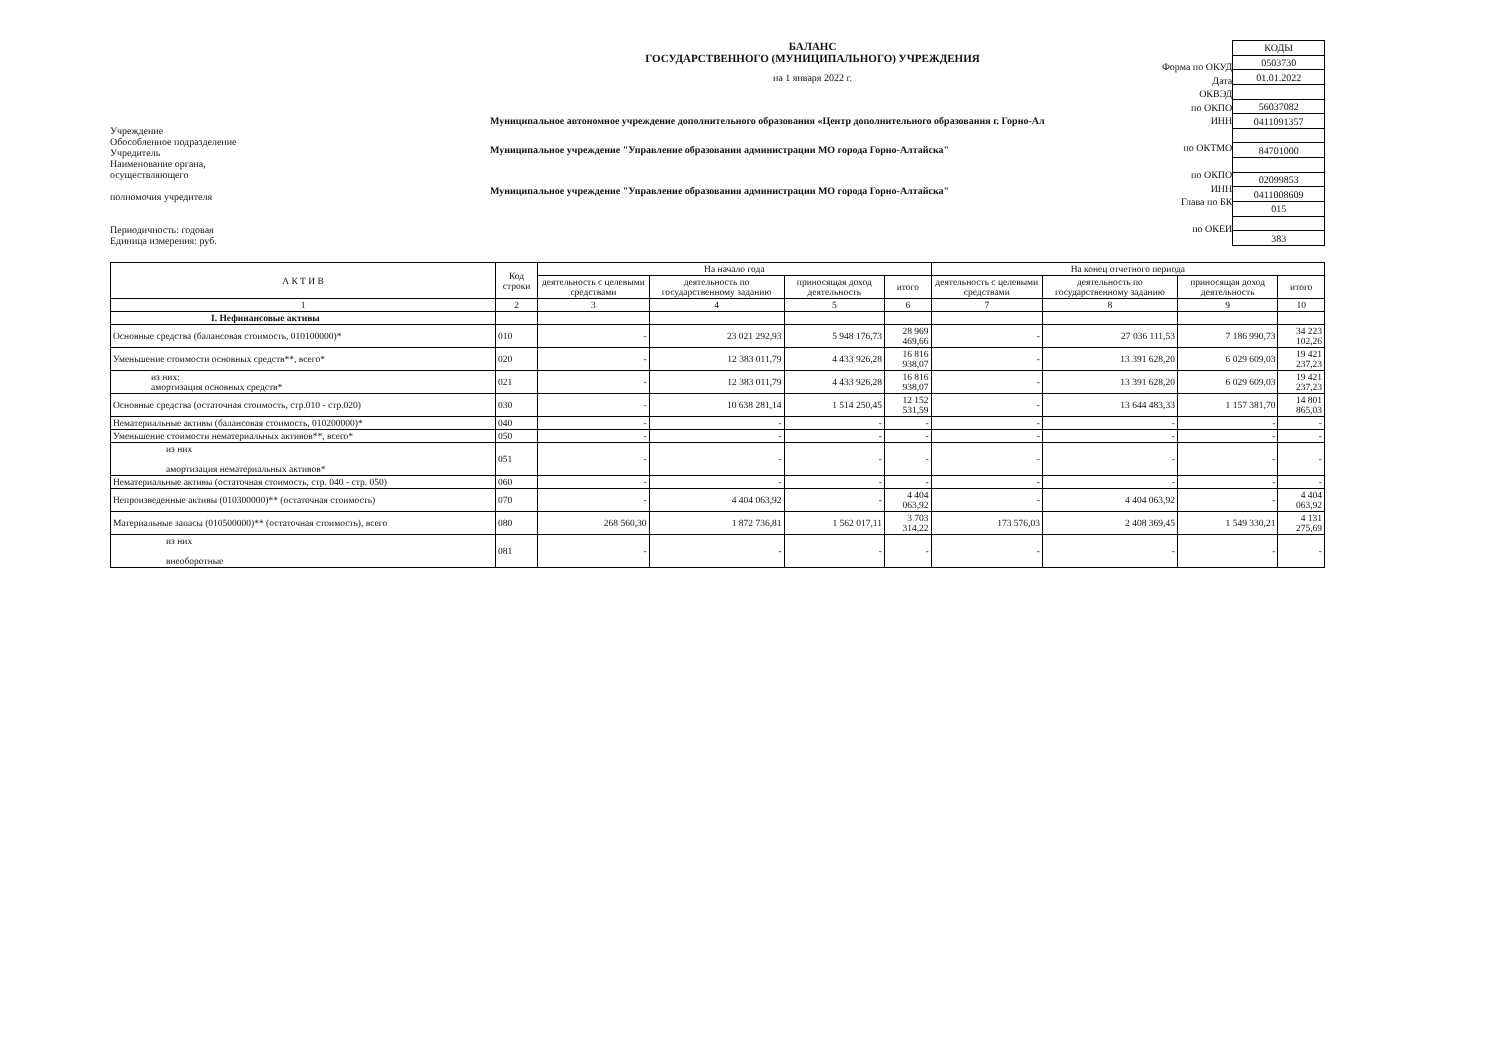Учреждение
Обособленное подразделение
Учредитель
Наименование органа,
осуществляющего
полномочия учредителя
Периодичность: годовая
Единица измерения: руб.
БАЛАНС
ГОСУДАРСТВЕННОГО (МУНИЦИПАЛЬНОГО) УЧРЕЖДЕНИЯ
на 1 января 2022 г.
Муниципальное автономное учреждение дополнительного образования «Центр дополнительного образования г. Горно-Ал
Муниципальное учреждение "Управление образования администрации МО города Горно-Алтайска"
Муниципальное учреждение "Управление образования администрации МО города Горно-Алтайска"
Форма по ОКУД
Дата
ОКВЭД
по ОКПО
ИНН
по ОКТМО
по ОКПО
ИНН
Глава по БК
по ОКЕИ
| КОДЫ |
| 0503730 |
| 01.01.2022 |
| 56037082 |
| 0411091357 |
| 84701000 |
| 02099853 |
| 0411008609 |
| 015 |
| 383 |
| А К Т И В | Код строки | На начало года | | | | На конец отчетного периода | | | |
| --- | --- | --- | --- | --- | --- | --- | --- | --- | --- |
| | | деятельность с целевыми средствами | деятельность по государственному заданию | приносящая доход деятельность | итого | деятельность с целевыми средствами | деятельность по государственному заданию | приносящая доход деятельность | итого |
| 1 | 2 | 3 | 4 | 5 | 6 | 7 | 8 | 9 | 10 |
| I. Нефинансовые активы | | | | | | | | | |
| Основные средства (балансовая стоимость, 010100000)* | 010 | - | 23 021 292,93 | 5 948 176,73 | 28 969 469,66 | - | 27 036 111,53 | 7 186 990,73 | 34 223 102,26 |
| Уменьшение стоимости основных средств**, всего* | 020 | - | 12 383 011,79 | 4 433 926,28 | 16 816 938,07 | - | 13 391 628,20 | 6 029 609,03 | 19 421 237,23 |
| из них: амортизация основных средств* | 021 | - | 12 383 011,79 | 4 433 926,28 | 16 816 938,07 | - | 13 391 628,20 | 6 029 609,03 | 19 421 237,23 |
| Основные средства (остаточная стоимость, стр.010 - стр.020) | 030 | - | 10 638 281,14 | 1 514 250,45 | 12 152 531,59 | - | 13 644 483,33 | 1 157 381,70 | 14 801 865,03 |
| Нематериальные активы (балансовая стоимость, 010200000)* | 040 | - | - | - | - | - | - | - | - |
| Уменьшение стоимости нематериальных активов**, всего* | 050 | - | - | - | - | - | - | - | - |
| из них амортизация нематериальных активов* | 051 | - | - | - | - | - | - | - | - |
| Нематериальные активы (остаточная стоимость, стр. 040 - стр. 050) | 060 | - | - | - | - | - | - | - | - |
| Непроизведенные активы (010300000)** (остаточная стоимость) | 070 | - | 4 404 063,92 | - | 4 404 063,92 | - | 4 404 063,92 | - | 4 404 063,92 |
| Материальные запасы (010500000)** (остаточная стоимость), всего | 080 | 268 560,30 | 1 872 736,81 | 1 562 017,11 | 3 703 314,22 | 173 576,03 | 2 408 369,45 | 1 549 330,21 | 4 131 275,69 |
| из них внеоборотные | 081 | - | - | - | - | - | - | - | - |